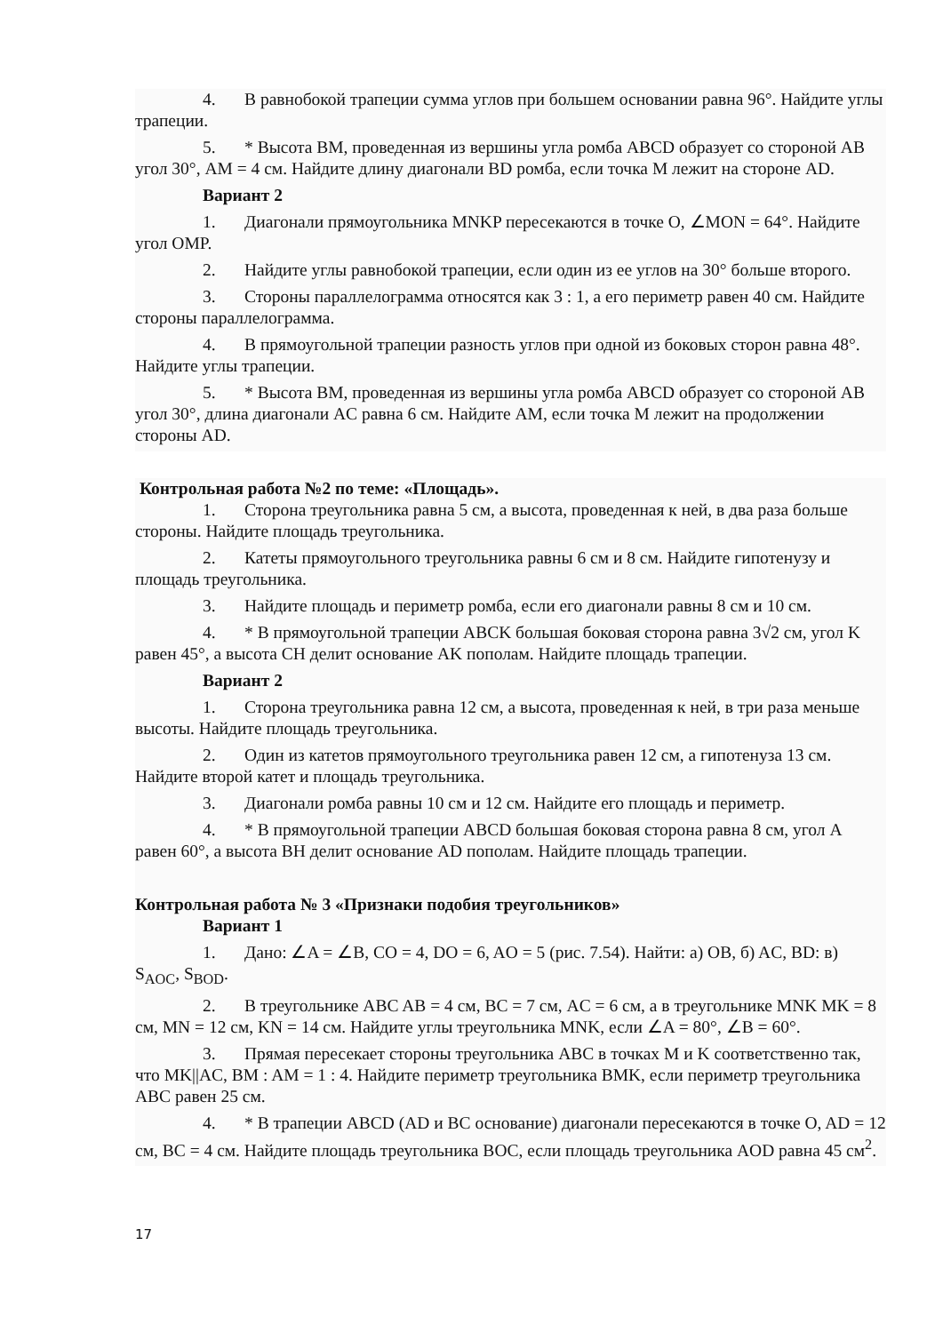4. В равнобокой трапеции сумма углов при большем основании равна 96°. Найдите углы трапеции.
5. * Высота BM, проведенная из вершины угла ромба ABCD образует со стороной AB угол 30°, AM = 4 см. Найдите длину диагонали BD ромба, если точка M лежит на стороне AD.
Вариант 2
1. Диагонали прямоугольника MNKP пересекаются в точке O, ∠MON = 64°. Найдите угол OMP.
2. Найдите углы равнобокой трапеции, если один из ее углов на 30° больше второго.
3. Стороны параллелограмма относятся как 3 : 1, а его периметр равен 40 см. Найдите стороны параллелограмма.
4. В прямоугольной трапеции разность углов при одной из боковых сторон равна 48°. Найдите углы трапеции.
5. * Высота BM, проведенная из вершины угла ромба ABCD образует со стороной AB угол 30°, длина диагонали AC равна 6 см. Найдите AM, если точка M лежит на продолжении стороны AD.
Контрольная работа №2 по теме: «Площадь».
1. Сторона треугольника равна 5 см, а высота, проведенная к ней, в два раза больше стороны. Найдите площадь треугольника.
2. Катеты прямоугольного треугольника равны 6 см и 8 см. Найдите гипотенузу и площадь треугольника.
3. Найдите площадь и периметр ромба, если его диагонали равны 8 см и 10 см.
4. * В прямоугольной трапеции ABCK большая боковая сторона равна 3√2 см, угол K равен 45°, а высота CH делит основание AK пополам. Найдите площадь трапеции.
Вариант 2
1. Сторона треугольника равна 12 см, а высота, проведенная к ней, в три раза меньше высоты. Найдите площадь треугольника.
2. Один из катетов прямоугольного треугольника равен 12 см, а гипотенуза 13 см. Найдите второй катет и площадь треугольника.
3. Диагонали ромба равны 10 см и 12 см. Найдите его площадь и периметр.
4. * В прямоугольной трапеции ABCD большая боковая сторона равна 8 см, угол A равен 60°, а высота BH делит основание AD пополам. Найдите площадь трапеции.
Контрольная работа № 3 «Признаки подобия треугольников»
Вариант 1
1. Дано: ∠A = ∠B, CO = 4, DO = 6, AO = 5 (рис. 7.54). Найти: а) OB, б) AC, BD: в) S<sub>AOC</sub>, S<sub>BOD</sub>.
2. В треугольнике ABC AB = 4 см, BC = 7 см, AC = 6 см, а в треугольнике MNK MK = 8 см, MN = 12 см, KN = 14 см. Найдите углы треугольника MNK, если ∠A = 80°, ∠B = 60°.
3. Прямая пересекает стороны треугольника ABC в точках M и K соответственно так, что MK||AC, BM : AM = 1 : 4. Найдите периметр треугольника BMK, если периметр треугольника ABC равен 25 см.
4. * В трапеции ABCD (AD и BC основание) диагонали пересекаются в точке O, AD = 12 см, BC = 4 см. Найдите площадь треугольника BOC, если площадь треугольника AOD равна 45 см<sup>2</sup>.
17